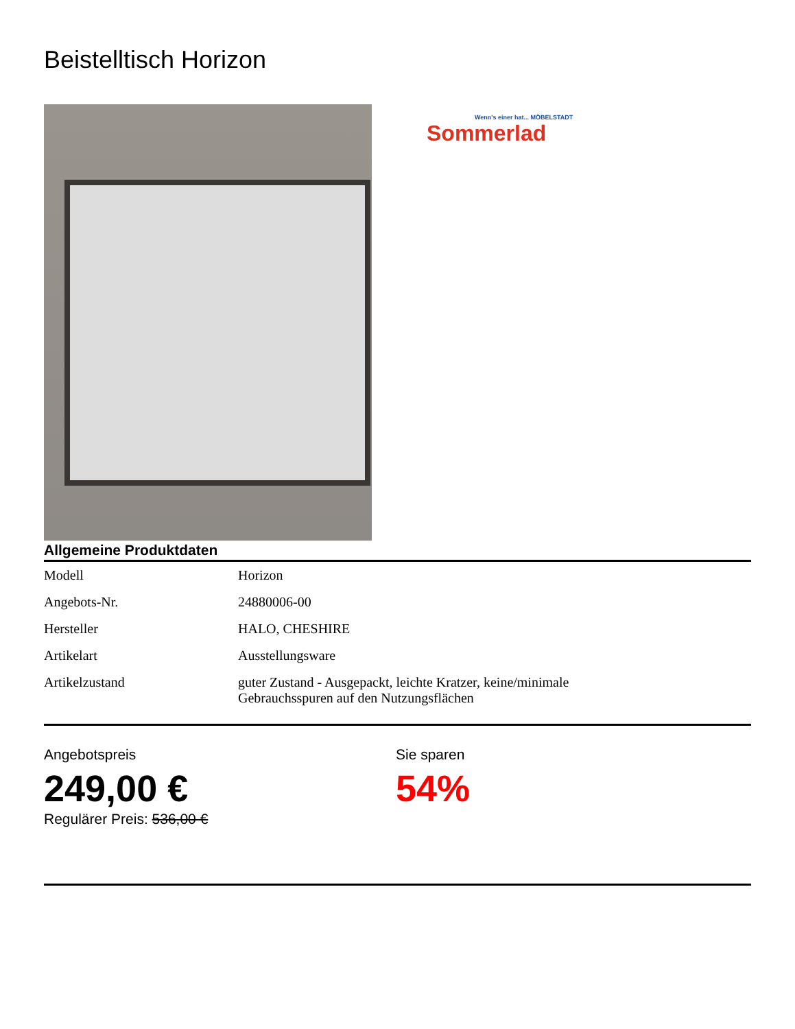Beistelltisch Horizon
Wenn's einer hat... MÖBELSTADT
Sommerlad
Allgemeine Produktdaten
| Modell | Horizon |
| Angebots-Nr. | 24880006-00 |
| Hersteller | HALO, CHESHIRE |
| Artikelart | Ausstellungsware |
| Artikelzustand | guter Zustand - Ausgepackt, leichte Kratzer, keine/minimale Gebrauchsspuren auf den Nutzungsflächen |
Angebotspreis
249,00 €
Regulärer Preis: 536,00 €
Sie sparen
54%